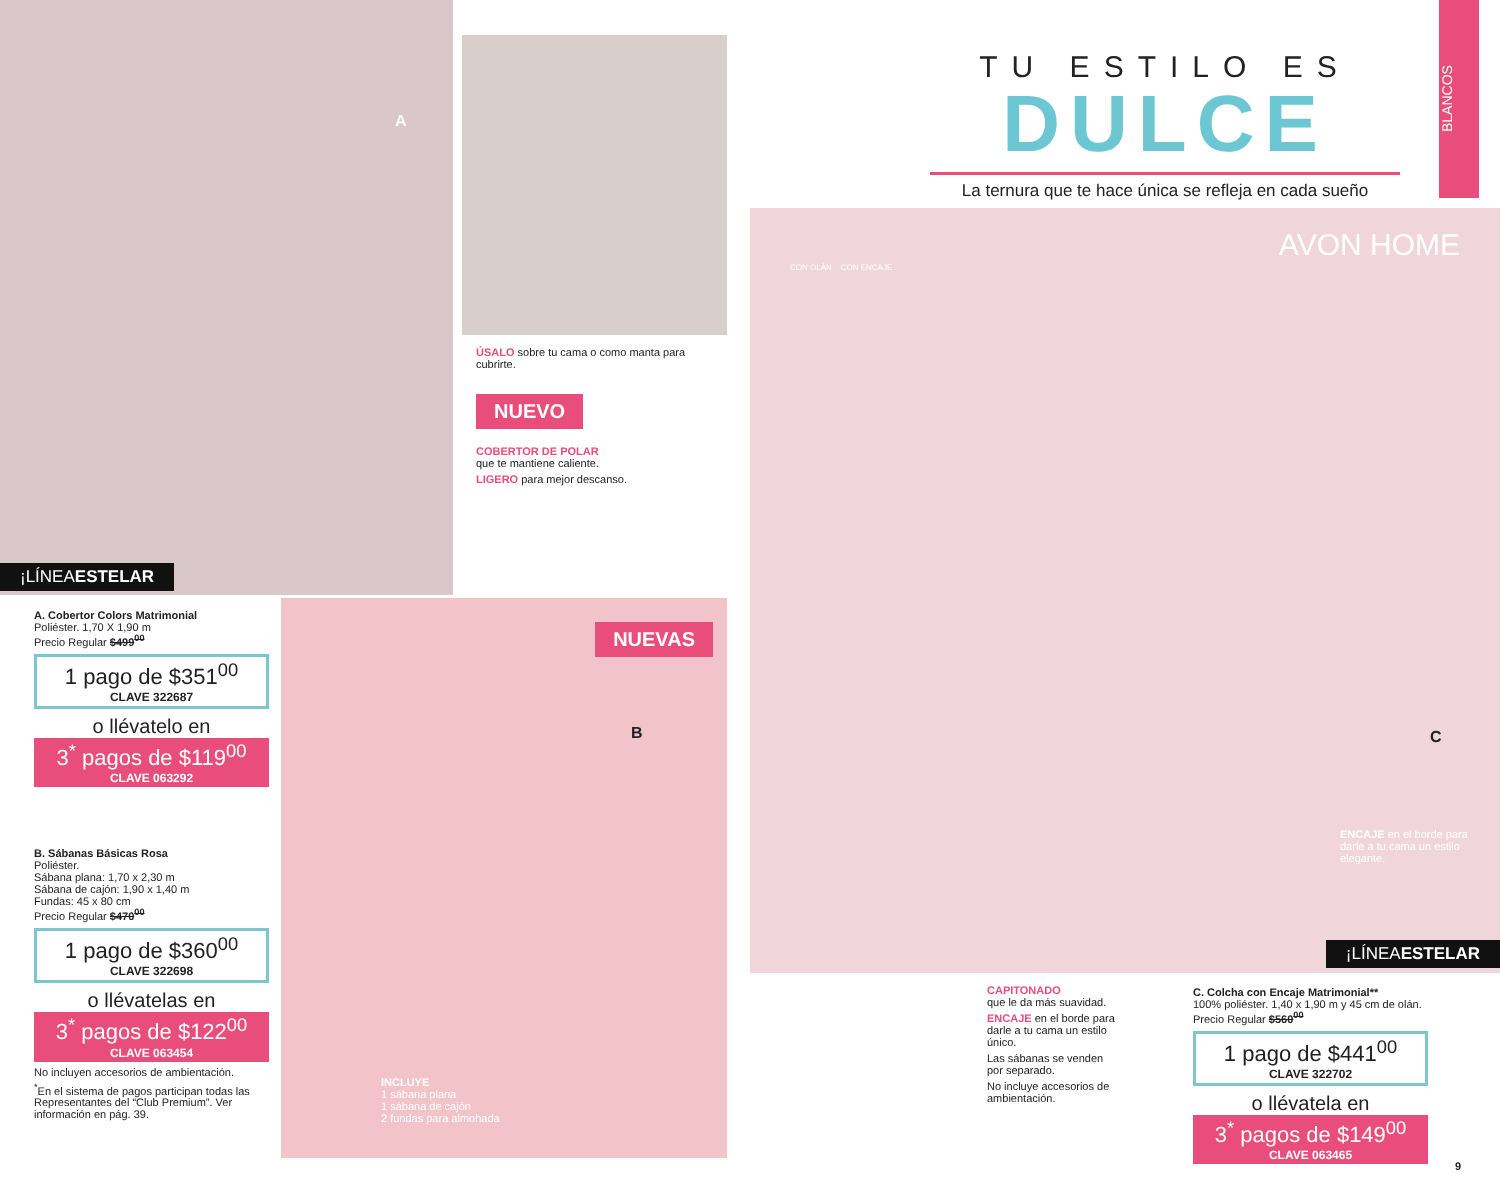A
¡LÍNEAESTELAR
ÚSALO sobre tu cama o como manta para cubrirte.
NUEVO
COBERTOR DE POLAR
que te mantiene caliente.
LIGERO para mejor descanso.
A. Cobertor Colors Matrimonial
Poliéster. 1,70 X 1,90 m
Precio Regular $499<sup>00</sup>
1 pago de $351<sup>00</sup>
CLAVE 322687
o llévatelo en
3<sup>*</sup> pagos de $119<sup>00</sup>
CLAVE 063292
B. Sábanas Básicas Rosa
Poliéster.
Sábana plana: 1,70 x 2,30 m
Sábana de cajón: 1,90 x 1,40 m
Fundas: 45 x 80 cm
Precio Regular $470<sup>00</sup>
1 pago de $360<sup>00</sup>
CLAVE 322698
o llévatelas en
3<sup>*</sup> pagos de $122<sup>00</sup>
CLAVE 063454
No incluyen accesorios de ambientación.
<sup>*</sup> En el sistema de pagos participan todas las Representantes del “Club Premium”. Ver información en pág. 39.
NUEVAS
B
INCLUYE
1 sábana plana
1 sábana de cajón
2 fundas para almohada
TU ESTILO ES
DULCE
La ternura que te hace única se refleja en cada sueño
BLANCOS
CON OLÁN CON ENCAJE
AVON HOME
C
ENCAJE en el borde para darle a tu cama un estilo elegante.
¡LÍNEAESTELAR
CAPITONADO
que le da más suavidad.
ENCAJE en el borde para darle a tu cama un estilo único.
Las sábanas se venden por separado.
No incluye accesorios de ambientación.
C. Colcha con Encaje Matrimonial**
100% poliéster. 1,40 x 1,90 m y 45 cm de olán. Precio Regular $560<sup>00</sup>
1 pago de $441<sup>00</sup>
CLAVE 322702
o llévatela en
3<sup>*</sup> pagos de $149<sup>00</sup>
CLAVE 063465
9